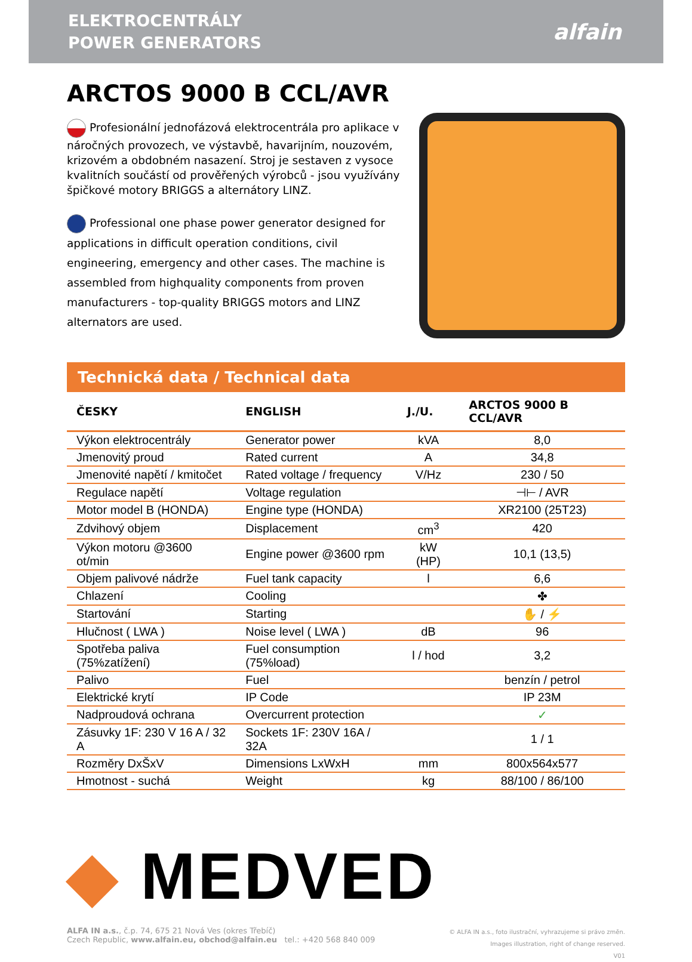ELEKTROCENTRÁLY
POWER GENERATORS
alfain
ARCTOS 9000 B CCL/AVR
Profesionální jednofázová elektrocentrála pro aplikace v náročných provozech, ve výstavbě, havarijním, nouzovém, krizovém a obdobném nasazení. Stroj je sestaven z vysoce kvalitních součástí od prověřených výrobců - jsou využívány špičkové motory BRIGGS a alternátory LINZ.
Professional one phase power generator designed for applications in difficult operation conditions, civil engineering, emergency and other cases. The machine is assembled from highquality components from proven manufacturers - top-quality BRIGGS motors and LINZ alternators are used.
Technická data / Technical data
| ČESKY | ENGLISH | J./U. | ARCTOS 9000 B CCL/AVR |
| --- | --- | --- | --- |
| Výkon elektrocentrály | Generator power | kVA | 8,0 |
| Jmenovitý proud | Rated current | A | 34,8 |
| Jmenovité napětí / kmitočet | Rated voltage / frequency | V/Hz | 230 / 50 |
| Regulace napětí | Voltage regulation | | ⊣⊢ / AVR |
| Motor model B (HONDA) | Engine type (HONDA) | | XR2100 (25T23) |
| Zdvihový objem | Displacement | cm<sup>3</sup> | 420 |
| Výkon motoru @3600 ot/min | Engine power @3600 rpm | kW (HP) | 10,1 (13,5) |
| Objem palivové nádrže | Fuel tank capacity | l | 6,6 |
| Chlazení | Cooling | | ✤ |
| Startování | Starting | | ✋ / ⚡ |
| Hlučnost ( LWA ) | Noise level ( LWA ) | dB | 96 |
| Spotřeba paliva (75%zatížení) | Fuel consumption (75%load) | l / hod | 3,2 |
| Palivo | Fuel | | benzín / petrol |
| Elektrické krytí | IP Code | | IP 23M |
| Nadproudová ochrana | Overcurrent protection | | ✓ |
| Zásuvky 1F: 230 V 16 A / 32 A | Sockets 1F: 230V 16A / 32A | | 1 / 1 |
| Rozměry DxŠxV | Dimensions LxWxH | mm | 800x564x577 |
| Hmotnost - suchá | Weight | kg | 88/100 / 86/100 |
◆ MEDVED
ALFA IN a.s., č.p. 74, 675 21 Nová Ves (okres Třebíč)
Czech Republic, www.alfain.eu, obchod@alfain.eu tel.: +420 568 840 009
© ALFA IN a.s., foto ilustrační, vyhrazujeme si právo změn.
Images illustration, right of change reserved.
V01